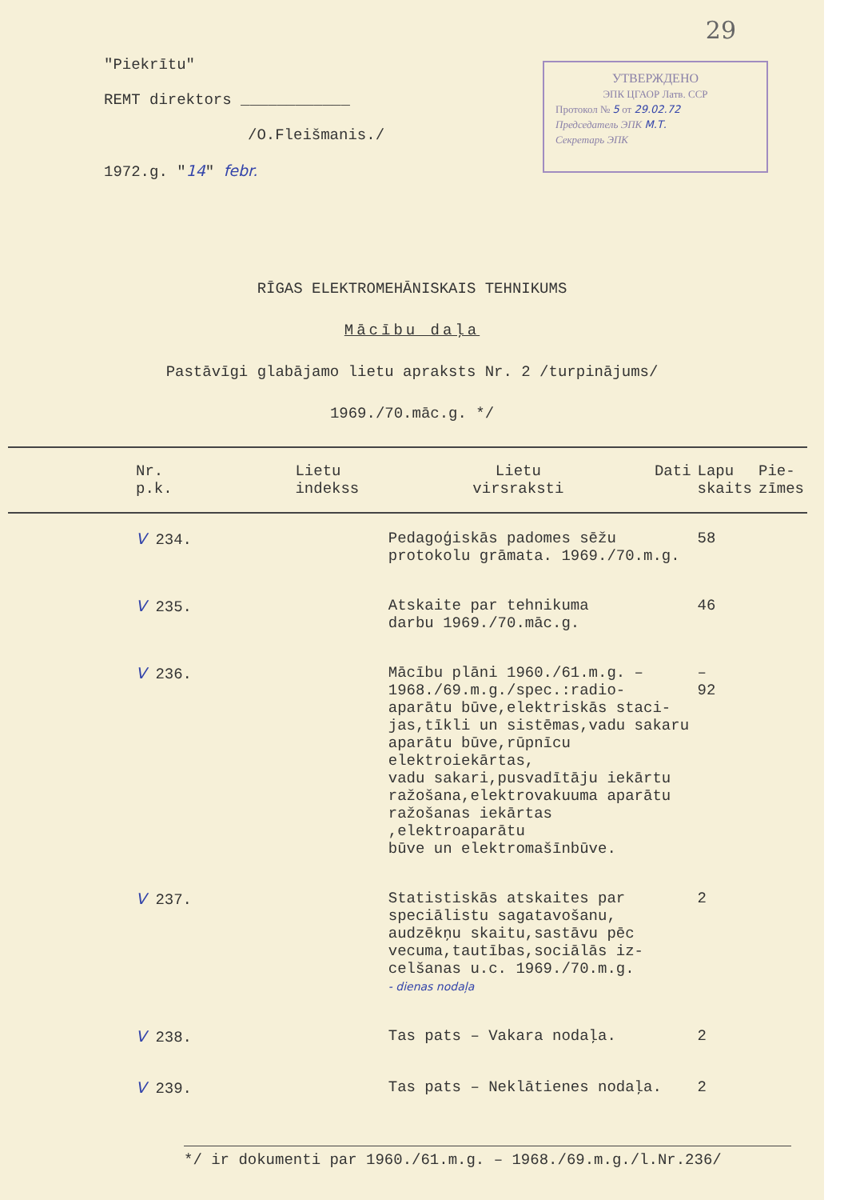29
"Piekrītu"
REMT direktors ____________
/O.Fleišmanis./
1972.g. "14" febr.
УТВЕРЖДЕНО
ЭПК ЦГАОР Латв. ССР
Протокол № 5 от 29.02.72
Председатель ЭПК М.Т.
Секретарь ЭПК
RĪGAS ELEKTROMEHĀNISKAIS TEHNIKUMS
Mācību daļa
Pastāvīgi glabājamo lietu apraksts Nr. 2 /turpinājums/
1969./70.māc.g. */
| Nr. p.k. | Lietu indekss | Lietu virsraksti | Dati | Lapu skaits | Pie- zīmes |
| --- | --- | --- | --- | --- | --- |
| V 234. | | Pedagoģiskās padomes sēžu protokolu grāmata. 1969./70.m.g. | | 58 | |
| V 235. | | Atskaite par tehnikuma darbu 1969./70.māc.g. | | 46 | |
| V 236. | | Mācību plāni 1960./61.m.g. – 1968./69.m.g./spec.:radio- aparātu būve,elektriskās staci- jas,tīkli un sistēmas,vadu sakaru aparātu būve,rūpnīcu elektroiekārtas, vadu sakari,pusvadītāju iekārtu ražošana,elektrovakuuma aparātu ražošanas iekārtas ,elektroaparātu būve un elektromašīnbūve. | | – 92 | |
| V 237. | | Statistiskās atskaites par speciālistu sagatavošanu, audzēkņu skaitu,sastāvu pēc vecuma,tautības,sociālās iz- celšanas u.c. 1969./70.m.g. - dienas nodaļa | | 2 | |
| V 238. | | Tas pats – Vakara nodaļa. | | 2 | |
| V 239. | | Tas pats – Neklātienes nodaļa. | | 2 | |
*/ ir dokumenti par 1960./61.m.g. – 1968./69.m.g./l.Nr.236/